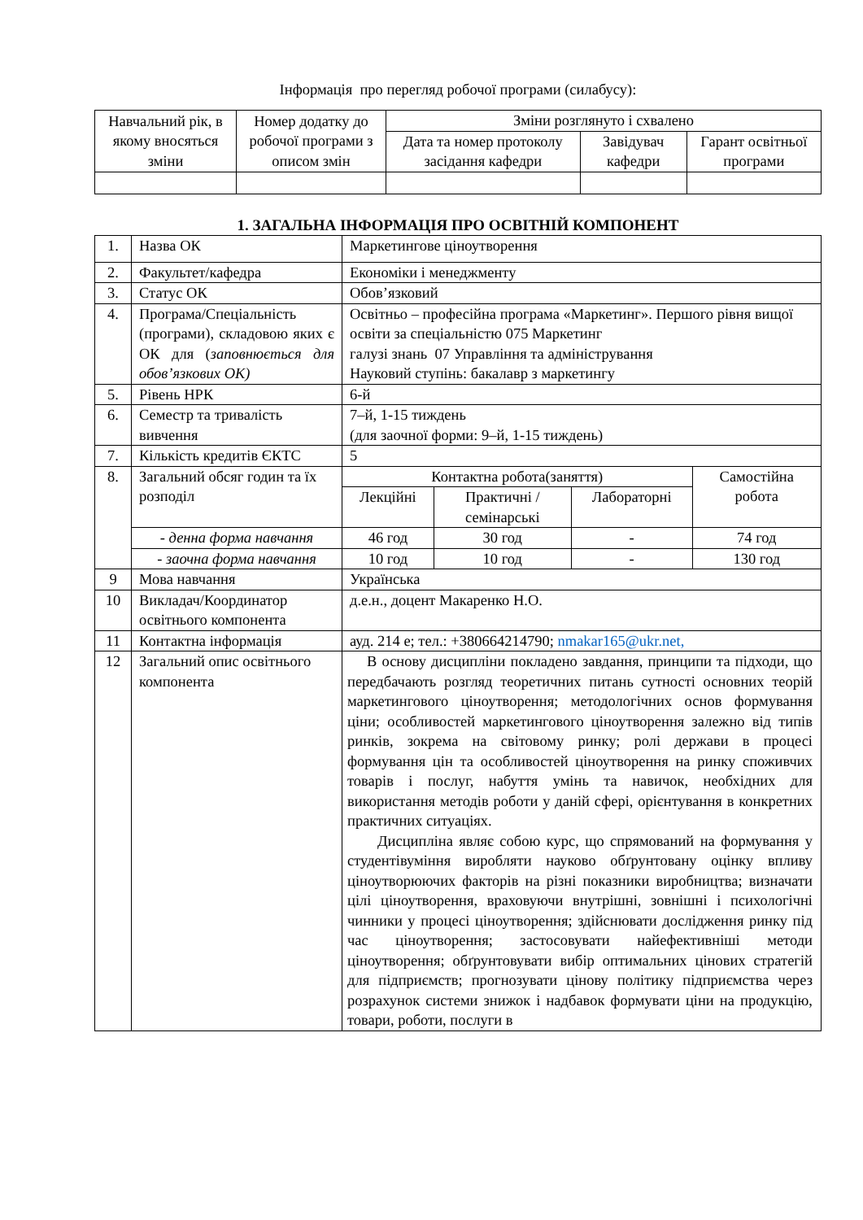Інформація про перегляд робочої програми (силабусу):
| Навчальний рік, в якому вносяться зміни | Номер додатку до робочої програми з описом змін | Зміни розглянуто і схвалено | | |
| --- | --- | --- | --- | --- |
| | | Дата та номер протоколу засідання кафедри | Завідувач кафедри | Гарант освітньої програми |
1. ЗАГАЛЬНА ІНФОРМАЦІЯ ПРО ОСВІТНІЙ КОМПОНЕНТ
| 1. | Назва ОК | Маркетингове ціноутворення | | | |
| 2. | Факультет/кафедра | Економіки і менеджменту | | | |
| 3. | Статус ОК | Обов’язковий | | | |
| 4. | Програма/Спеціальність (програми), складовою яких є ОК для ( заповнюється для обов’язкових ОК) | Освітньо – професійна програма «Маркетинг». Першого рівня вищої освіти за спеціальністю 075 Маркетинг галузі знань 07 Управління та адміністрування Науковий ступінь: бакалавр з маркетингу | | | |
| 5. | Рівень НРК | 6-й | | | |
| 6. | Семестр та тривалість вивчення | 7–й, 1-15 тиждень (для заочної форми: 9–й, 1-15 тиждень) | | | |
| 7. | Кількість кредитів ЄКТС | 5 | | | |
| 8. | Загальний обсяг годин та їх розподіл | Контактна робота(заняття) | | | Самостійна робота |
| | | Лекційні | Практичні /семінарські | Лабораторні | |
| | - денна форма навчання | 46 год | 30 год | - | 74 год |
| | - заочна форма навчання | 10 год | 10 год | - | 130 год |
| 9 | Мова навчання | Українська | | | |
| 10 | Викладач/Координатор освітнього компонента | д.е.н., доцент Макаренко Н.О. | | | |
| 11 | Контактна інформація | ауд. 214 е; тел.: +380664214790; nmakar165@ukr.net, | | | |
| 12 | Загальний опис освітнього компонента | В основу дисципліни покладено завдання, принципи та підходи, що передбачають розгляд теоретичних питань сутності основних теорій маркетингового ціноутворення; методологічних основ формування ціни; особливостей маркетингового ціноутворення залежно від типів ринків, зокрема на світовому ринку; ролі держави в процесі формування цін та особливостей ціноутворення на ринку споживчих товарів і послуг, набуття умінь та навичок, необхідних для використання методів роботи у даній сфері, орієнтування в конкретних практичних ситуаціях. Дисципліна являє собою курс, що спрямований на формування у студентівуміння виробляти науково обґрунтовану оцінку впливу ціноутворюючих факторів на різні показники виробництва; визначати цілі ціноутворення, враховуючи внутрішні, зовнішні і психологічні чинники у процесі ціноутворення; здійснювати дослідження ринку під час ціноутворення; застосовувати найефективніші методи ціноутворення; обґрунтовувати вибір оптимальних цінових стратегій для підприємств; прогнозувати цінову політику підприємства через розрахунок системи знижок і надбавок формувати ціни на продукцію, товари, роботи, послуги в | | | |